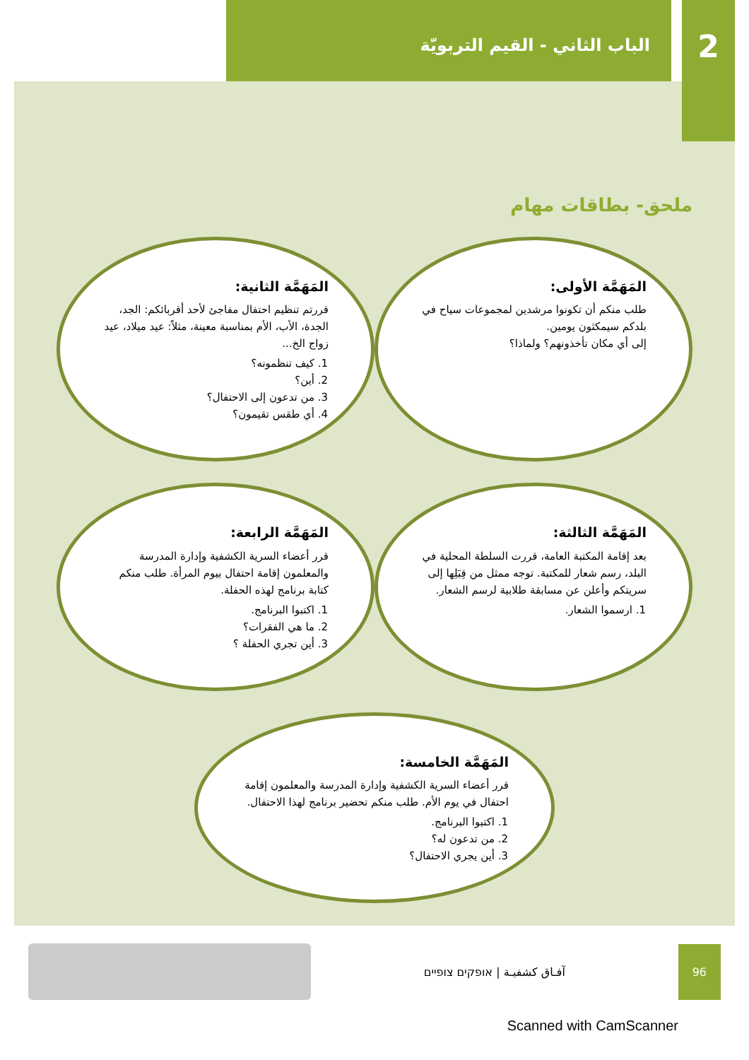2
الباب الثاني - القيم التربويّة
ملحق- بطاقات مهام
المَهَمَّة الأولى:
طلب منكم أن تكونوا مرشدين لمجموعات سياح في بلدكم سيمكثون يومين.
إلى أي مكان تأخذونهم؟ ولماذا؟
المَهَمَّة الثانية:
قررتم تنظيم احتفال مفاجئ لأحد أقربائكم: الجد، الجدة، الأب، الأم بمناسبة معينة، مثلاً: عيد ميلاد، عيد زواج الخ...
1. كيف تنظمونه؟
2. أين؟
3. من تدعون إلى الاحتفال؟
4. أي طقس تقيمون؟
المَهَمَّة الثالثة:
بعد إقامة المكتبة العامة، قررت السلطة المحلية في البلد، رسم شعار للمكتبة. توجه ممثل من قِبَلِها إلى سريتكم وأعلن عن مسابقة طلابية لرسم الشعار.
1. ارسموا الشعار.
المَهَمَّة الرابعة:
قرر أعضاء السرية الكشفية وإدارة المدرسة والمعلمون إقامة احتفال بيوم المرأة. طلب منكم كتابة برنامج لهذه الحفلة.
1. اكتبوا البرنامج.
2. ما هي الفقرات؟
3. أين تجري الحفلة ؟
المَهَمَّة الخامسة:
قرر أعضاء السرية الكشفية وإدارة المدرسة والمعلمون إقامة احتفال في يوم الأم. طلب منكم تحضير برنامج لهذا الاحتفال.
1. اكتبوا البرنامج.
2. من تدعون له؟
3. أين يجري الاحتفال؟
آفـاق كشفيـة | אופקים צופיים
96
Scanned with CamScanner